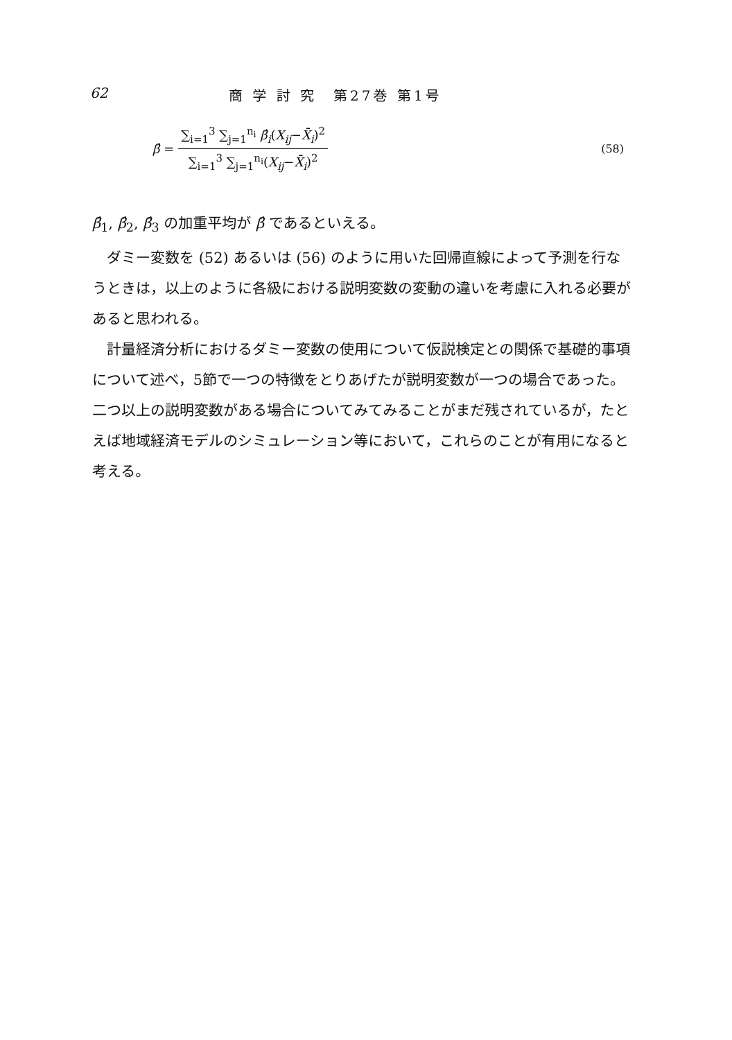62 商 学 討 究　第27巻 第1号
β̂ =
∑<sub>i=1</sub><sup>3</sup> ∑<sub>j=1</sub><sup>n<sub>i</sub></sup> β̂<sub>i</sub>(X<sub>ij</sub>−X̄<sub>i</sub>)<sup>2</sup>
∑<sub>i=1</sub><sup>3</sup> ∑<sub>j=1</sub><sup>n<sub>i</sub></sup>(X<sub>ij</sub>−X̄<sub>i</sub>)<sup>2</sup>
(58)
β̂<sub>1</sub>, β̂<sub>2</sub>, β̂<sub>3</sub> の加重平均が β̂ であるといえる。
ダミー変数を (52) あるいは (56) のように用いた回帰直線によって予測を行なうときは，以上のように各級における説明変数の変動の違いを考慮に入れる必要があると思われる。
計量経済分析におけるダミー変数の使用について仮説検定との関係で基礎的事項について述べ，5節で一つの特徴をとりあげたが説明変数が一つの場合であった。二つ以上の説明変数がある場合についてみてみることがまだ残されているが，たとえば地域経済モデルのシミュレーション等において，これらのことが有用になると考える。